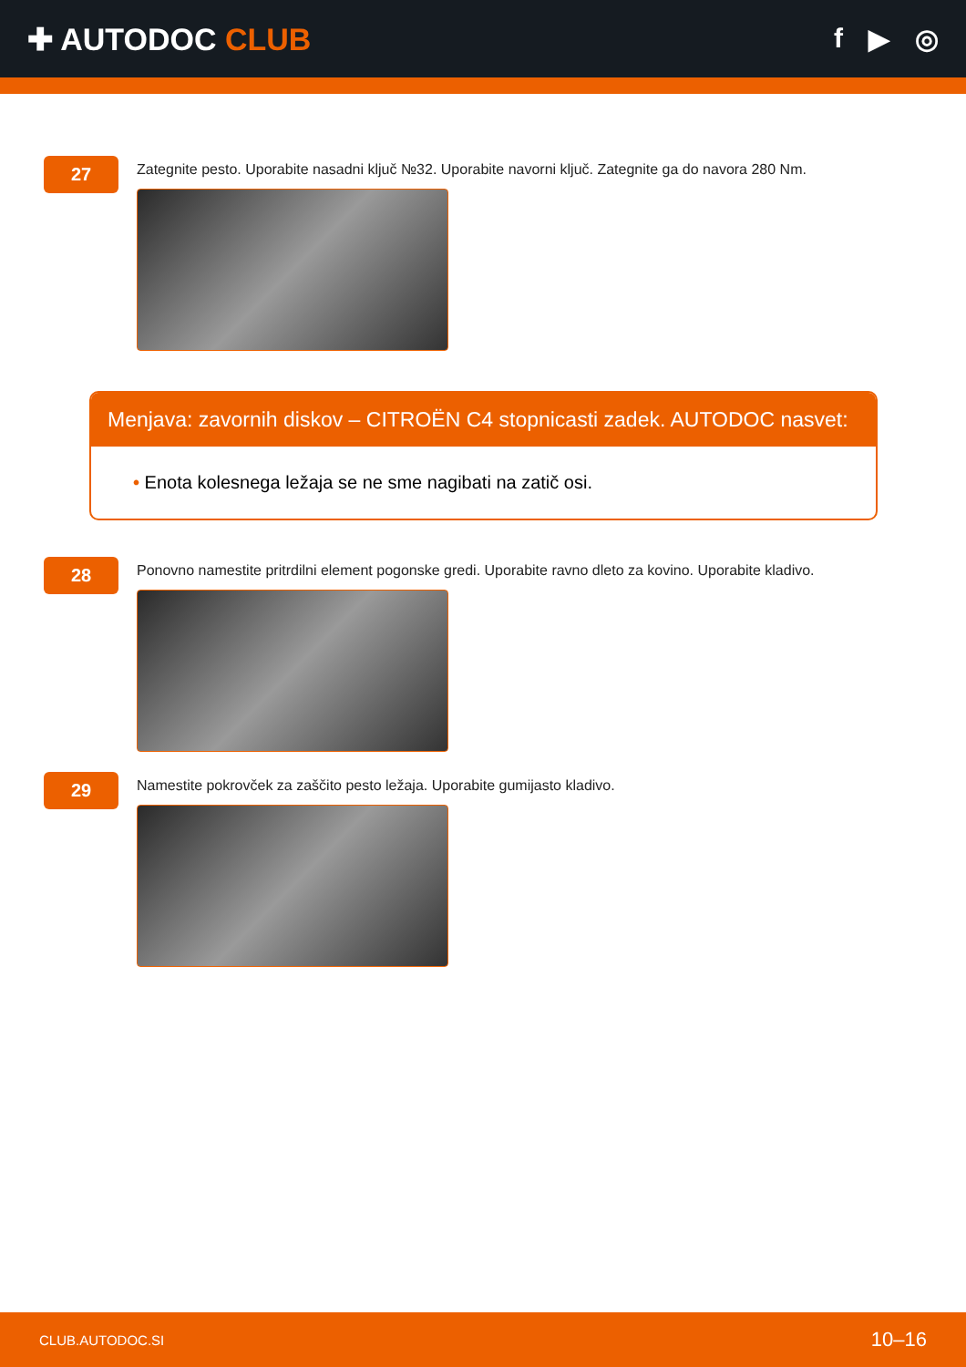✚ AUTODOC CLUB f ▶ ◎
27
Zategnite pesto. Uporabite nasadni ključ №32. Uporabite navorni ključ. Zategnite ga do navora 280 Nm.
Menjava: zavornih diskov – CITROËN C4 stopnicasti zadek. AUTODOC nasvet:
• Enota kolesnega ležaja se ne sme nagibati na zatič osi.
28
Ponovno namestite pritrdilni element pogonske gredi. Uporabite ravno dleto za kovino. Uporabite kladivo.
29
Namestite pokrovček za zaščito pesto ležaja. Uporabite gumijasto kladivo.
CLUB.AUTODOC.SI 10–16